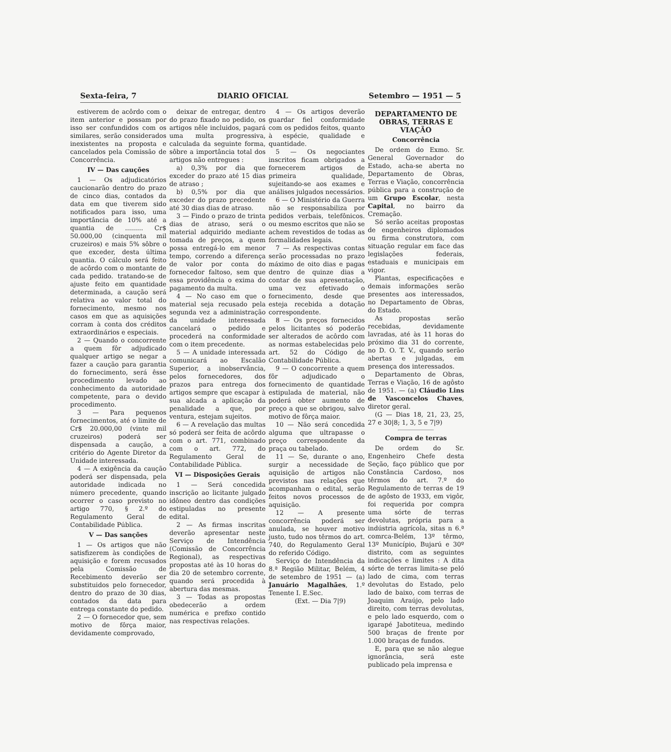Sexta-feira, 7 DIARIO OFICIAL Setembro — 1951 — 5
estiverem de acôrdo com o item anterior e possam por isso ser confundidos com os similares, serão considerados inexistentes na proposta e cancelados pela Comissão de Concorrência.
IV — Das cauções
1 — Os adjudicatórios caucionarão dentro do prazo de cinco dias, contados da data em que tiverem sido notificados para isso, uma importância de 10% até a quantia de ......... Cr$ 50.000,00 (cinquenta mil cruzeiros) e mais 5% sôbre o que exceder, desta última quantia. O cálculo será feito de acôrdo com o montante de cada pedido. tratando-se de ajuste feito em quantidade determinada, a caução será relativa ao valor total do fornecimento, mesmo nos casos em que as aquisições corram à conta dos créditos extraordinários e especiais.
2 — Quando o concorrente a quem fôr adjudicado qualquer artigo se negar a fazer a caução para garantia do fornecimento, será êsse procedimento levado ao conhecimento da autoridade competente, para o devido procedimento.
3 — Para pequenos fornecimentos, até o limite de Cr$ 20.000,00 (vinte mil cruzeiros) poderá ser dispensada a caução, a critério do Agente Diretor da Unidade interessada.
4 — A exigência da caução poderá ser dispensada, pela autoridade indicada no número precedente, quando ocorrer o caso previsto no artigo 770, § 2.º do Regulamento Geral de Contabilidade Pública.
V — Das sanções
1 — Os artigos que não satisfizerem às condições de aquisição e forem recusados pela Comissão de Recebimento deverão ser substituidos pelo fornecedor, dentro do prazo de 30 dias, contados da data para entrega constante do pedido.
2 — O fornecedor que, sem motivo de fôrça maior, devidamente comprovado,
deixar de entregar, dentro do prazo fixado no pedido, os artigos nêle incluidos, pagará uma multa progressiva, calculada da seguinte forma, sôbre a importância total dos artigos não entregues :
a) 0,3% por dia que exceder do prazo até 15 dias de atraso ;
b) 0,5% por dia que exceder do prazo precedente até 30 dias dias de atraso.
3 — Findo o prazo de trinta dias de atraso, será o material adquirido mediante tomada de preços, a quem possa entregá-lo em menor tempo, correndo a diferença de valor por conta do fornecedor faltoso, sem que essa providência o exima do pagamento da multa.
4 — No caso em que o material seja recusado pela segunda vez a administração da unidade interessada cancelará o pedido e procederá na conformidade com o item precedente.
5 — A unidade interessada comunicará ao Escalão Superior, a inobservância, pelos fornecedores, dos prazos para entrega dos artigos sempre que escapar à sua alcada a aplicação da penalidade a que, por ventura, estejam sujeitos.
6 — A revelação das multas só poderá ser feita de acôrdo com o art. 771, combinado com o art. 772, do Regulamento Geral de Contabilidade Pública.
VI — Disposições Gerais
1 — Será concedida inscrição ao licitante julgado idôneo dentro das condições estipuladas no presente edital.
2 — As firmas inscritas deverão apresentar neste Serviço de Intendência (Comissão de Concorrência Regional), as respectivas propostas até às 10 horas do dia 20 de setembro corrente, quando será procedida à abertura das mesmas.
3 — Todas as propostas obedecerão a ordem numérica e prefixo contido nas respectivas relações.
4 — Os artigos deverão guardar fiel conformidade com os pedidos feitos, quanto à espécie, qualidade e quantidade.
5 — Os negociantes inscritos ficam obrigados a fornecerem artigos de primeira qualidade, sujeitando-se aos exames e análises julgados necessários.
6 — O Ministério da Guerra não se responsabiliza por pedidos verbais, telefônicos. ou mesmo escritos que não se achem revestidos de todas as formalidades legais.
7 — As respectivas contas serão processadas no prazo máximo de oito dias e pagas dentro de quinze dias a contar de sua apresentação, uma vez efetivado o fornecimento, desde que esteja recebida a dotação correspondente.
8 — Os preços fornecidos pelos licitantes só poderão ser alterados de acôrdo com as normas estabelecidas pelo art. 52 do Código de Contabilidade Pública.
9 — O concorrente a quem fôr adjudicado o fornecimento de quantidade estipulada de material, não poderá obter aumento de preço a que se obrigou, salvo motivo de fôrça maior.
10 — Não será concedida alguma que ultrapasse o preço correspondente da praça ou tabelado.
11 — Se, durante o ano, surgir a necessidade de aquisição de artigos não previstos nas relações que acompanham o edital, serão feitos novos processos de aquisição.
12 — A presente concorrência poderá ser anulada, se houver motivo justo, tudo nos têrmos do art. 740, do Regulamento Geral do referido Código.
Serviço de Intendência da 8.ª Região Militar, Belém, 4 de setembro de 1951 — (a) Januário Magalhães, 1.º Tenente I. E.Sec.
(Ext. — Dia 7|9)
DEPARTAMENTO DE OBRAS, TERRAS E VIAÇÃO
Concorrência
De ordem do Exmo. Sr. General Governador do Estado, acha-se aberta no Departamento de Obras, Terras e Viação, concorrência pública para a construção de um Grupo Escolar, nesta Capital, no bairro da Cremação.
Só serão aceitas propostas de engenheiros diplomados ou firma construtora, com situação regular em face das legislações federais, estaduais e municipais em vigor.
Plantas, especificações e demais informações serão presentes aos interessados, no Departamento de Obras, do Estado.
As propostas serão recebidas, devidamente lavradas, até às 11 horas do próximo dia 31 do corrente, no D. O. T. V., quando serão abertas e julgadas, em presença dos interessados.
Departamento de Obras, Terras e Viação, 16 de agôsto de 1951. — (a) Cláudio Lins de Vasconcelos Chaves, diretor geral.
(G — Dias 18, 21, 23, 25, 27 e 30|8; 1, 3, 5 e 7|9)
Compra de terras
De ordem do Sr. Engenheiro Chefe desta Seção, faço público que por Constância Cardoso, nos têrmos do art. 7.º do Regulamento de terras de 19 de agôsto de 1933, em vigôr, foi requerida por compra uma sórte de terras devolutas, própria para a indústria agrícola, sitas n 6.ª comrca-Belém, 13º têrmo, 13º Município, Bujarú e 30º distrito, com as seguintes indicações e limites : A dita sórte de terras limita-se peló lado de cima, com terras devolutas do Estado, pelo lado de baixo, com terras de Joaquim Araújo, pelo lado direito, com terras devolutas, e pelo lado esquerdo, com o igarapé Jabotiteua, medindo 500 braças de frente por 1.000 braças de fundos.
E, para que se não alegue ignorância, será este publicado pela imprensa e